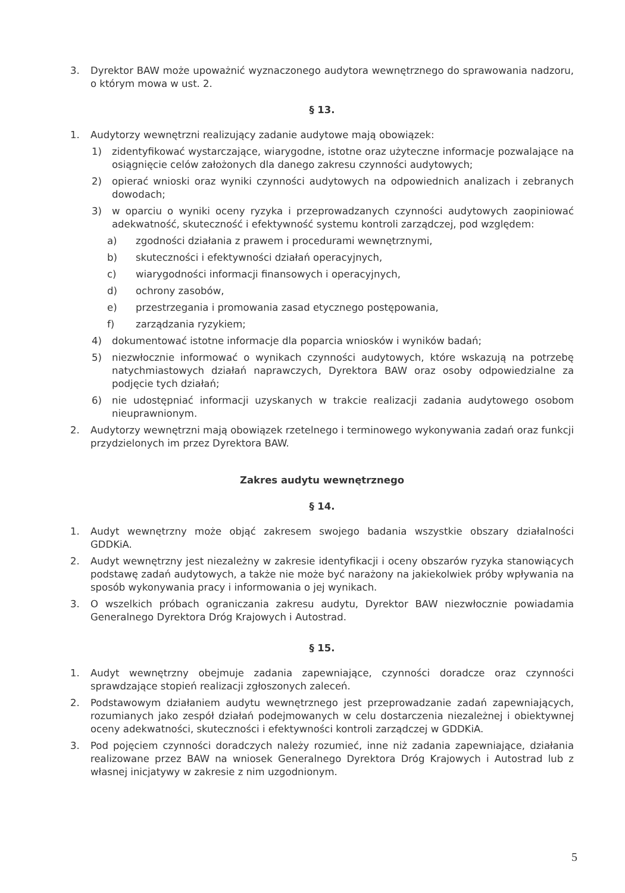3. Dyrektor BAW może upoważnić wyznaczonego audytora wewnętrznego do sprawowania nadzoru, o którym mowa w ust. 2.
§ 13.
1. Audytorzy wewnętrzni realizujący zadanie audytowe mają obowiązek:
1) zidentyfikować wystarczające, wiarygodne, istotne oraz użyteczne informacje pozwalające na osiągnięcie celów założonych dla danego zakresu czynności audytowych;
2) opierać wnioski oraz wyniki czynności audytowych na odpowiednich analizach i zebranych dowodach;
3) w oparciu o wyniki oceny ryzyka i przeprowadzanych czynności audytowych zaopiniować adekwatność, skuteczność i efektywność systemu kontroli zarządczej, pod względem:
a) zgodności działania z prawem i procedurami wewnętrznymi,
b) skuteczności i efektywności działań operacyjnych,
c) wiarygodności informacji finansowych i operacyjnych,
d) ochrony zasobów,
e) przestrzegania i promowania zasad etycznego postępowania,
f) zarządzania ryzykiem;
4) dokumentować istotne informacje dla poparcia wniosków i wyników badań;
5) niezwłocznie informować o wynikach czynności audytowych, które wskazują na potrzebę natychmiastowych działań naprawczych, Dyrektora BAW oraz osoby odpowiedzialne za podjęcie tych działań;
6) nie udostępniać informacji uzyskanych w trakcie realizacji zadania audytowego osobom nieuprawnionym.
2. Audytorzy wewnętrzni mają obowiązek rzetelnego i terminowego wykonywania zadań oraz funkcji przydzielonych im przez Dyrektora BAW.
Zakres audytu wewnętrznego
§ 14.
1. Audyt wewnętrzny może objąć zakresem swojego badania wszystkie obszary działalności GDDKiA.
2. Audyt wewnętrzny jest niezależny w zakresie identyfikacji i oceny obszarów ryzyka stanowiących podstawę zadań audytowych, a także nie może być narażony na jakiekolwiek próby wpływania na sposób wykonywania pracy i informowania o jej wynikach.
3. O wszelkich próbach ograniczania zakresu audytu, Dyrektor BAW niezwłocznie powiadamia Generalnego Dyrektora Dróg Krajowych i Autostrad.
§ 15.
1. Audyt wewnętrzny obejmuje zadania zapewniające, czynności doradcze oraz czynności sprawdzające stopień realizacji zgłoszonych zaleceń.
2. Podstawowym działaniem audytu wewnętrznego jest przeprowadzanie zadań zapewniających, rozumianych jako zespół działań podejmowanych w celu dostarczenia niezależnej i obiektywnej oceny adekwatności, skuteczności i efektywności kontroli zarządczej w GDDKiA.
3. Pod pojęciem czynności doradczych należy rozumieć, inne niż zadania zapewniające, działania realizowane przez BAW na wniosek Generalnego Dyrektora Dróg Krajowych i Autostrad lub z własnej inicjatywy w zakresie z nim uzgodnionym.
5